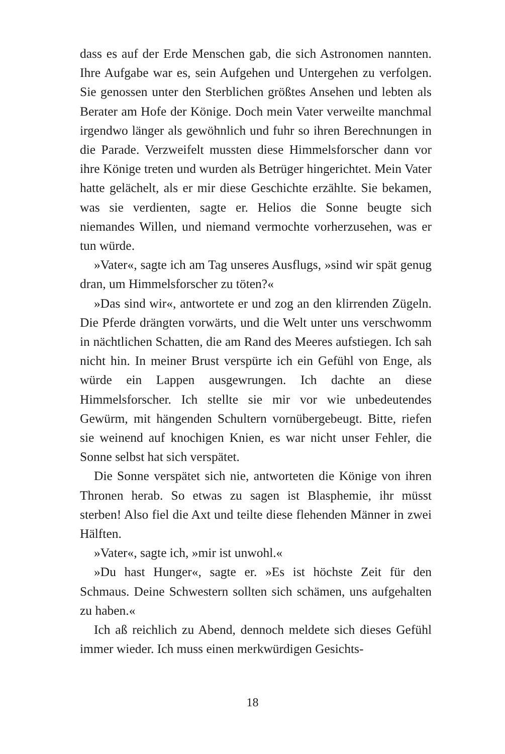dass es auf der Erde Menschen gab, die sich Astronomen nann­ten. Ihre Aufgabe war es, sein Aufgehen und Untergehen zu verfolgen. Sie genossen unter den Sterblichen größtes Anse­hen und lebten als Berater am Hofe der Könige. Doch mein Vater verweilte manchmal irgendwo länger als gewöhnlich und fuhr so ihren Berechnungen in die Parade. Verzweifelt muss­ten diese Himmelsforscher dann vor ihre Könige treten und wurden als Betrüger hingerichtet. Mein Vater hatte gelächelt, als er mir diese Geschichte erzählte. Sie bekamen, was sie verdienten, sagte er. Helios die Sonne beugte sich niemandes Willen, und niemand vermochte vorherzusehen, was er tun würde.
»Vater«, sagte ich am Tag unseres Ausflugs, »sind wir spät genug dran, um Himmelsforscher zu töten?«
»Das sind wir«, antwortete er und zog an den klirrenden Zügeln. Die Pferde drängten vorwärts, und die Welt unter uns verschwomm in nächtlichen Schatten, die am Rand des Meeres aufstiegen. Ich sah nicht hin. In meiner Brust verspürte ich ein Gefühl von Enge, als würde ein Lappen ausgewrungen. Ich dachte an diese Himmelsforscher. Ich stellte sie mir vor wie unbedeutendes Gewürm, mit hängenden Schultern vornüber­gebeugt. Bitte, riefen sie weinend auf knochigen Knien, es war nicht unser Fehler, die Sonne selbst hat sich verspätet.
Die Sonne verspätet sich nie, antworteten die Könige von ihren Thronen herab. So etwas zu sagen ist Blasphemie, ihr müsst sterben! Also fiel die Axt und teilte diese flehenden Män­ner in zwei Hälften.
»Vater«, sagte ich, »mir ist unwohl.«
»Du hast Hunger«, sagte er. »Es ist höchste Zeit für den Schmaus. Deine Schwestern sollten sich schämen, uns aufge­halten zu haben.«
Ich aß reichlich zu Abend, dennoch meldete sich dieses Ge­fühl immer wieder. Ich muss einen merkwürdigen Gesichts-
18